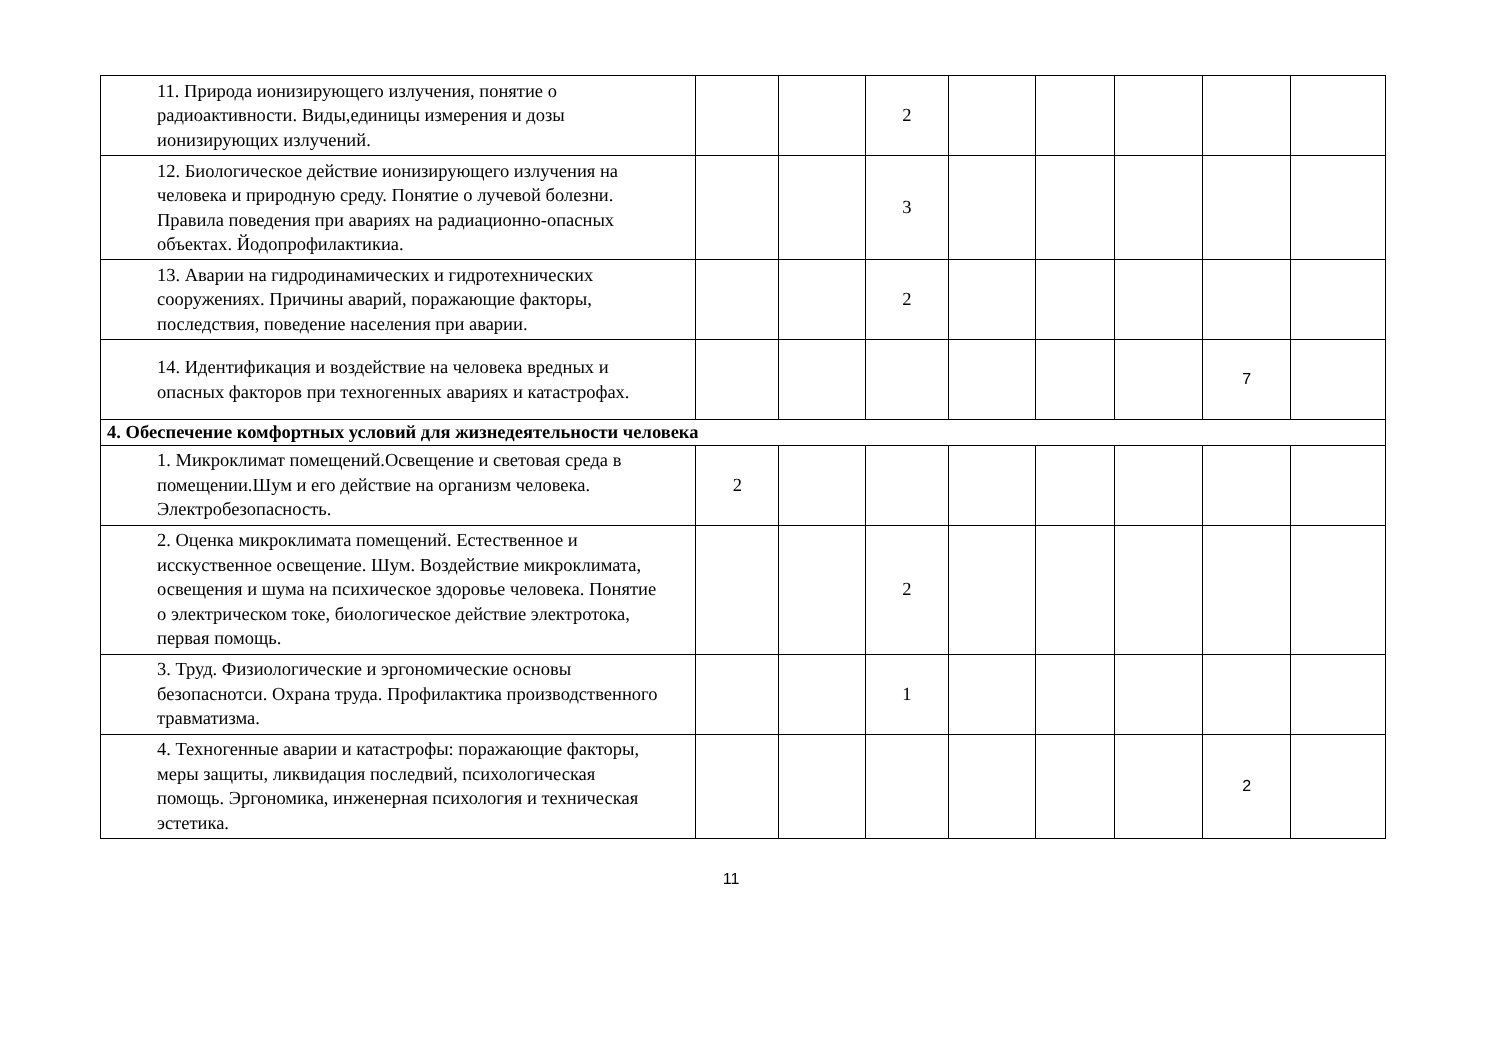| 11. Природа ионизирующего излучения, понятие о радиоактивности. Виды,единицы измерения и дозы ионизирующих излучений. | | | 2 | | | | | |
| 12. Биологическое действие ионизирующего излучения на человека и природную среду. Понятие о лучевой болезни. Правила поведения при авариях на радиационно-опасных объектах. Йодопрофилактикиа. | | | 3 | | | | | |
| 13. Аварии на гидродинамических и гидротехнических сооружениях. Причины аварий, поражающие факторы, последствия, поведение населения при аварии. | | | 2 | | | | | |
| 14. Идентификация и воздействие на человека вредных и опасных факторов при техногенных авариях и катастрофах. | | | | | | | 7 | |
| 4. Обеспечение комфортных условий для жизнедеятельности человека | | | | | | | | |
| 1. Микроклимат помещений.Освещение и световая среда в помещении.Шум и его действие на организм человека. Электробезопасность. | 2 | | | | | | | |
| 2. Оценка микроклимата помещений. Естественное и исскуственное освещение. Шум. Воздействие микроклимата, освещения и шума на психическое здоровье человека. Понятие о электрическом токе, биологическое действие электротока, первая помощь. | | | 2 | | | | | |
| 3. Труд. Физиологические и эргономические основы безопаснотси. Охрана труда. Профилактика производственного травматизма. | | | 1 | | | | | |
| 4. Техногенные аварии и катастрофы: поражающие факторы, меры защиты, ликвидация последвий, психологическая помощь. Эргономика, инженерная психология и техническая эстетика. | | | | | | | 2 | |
11